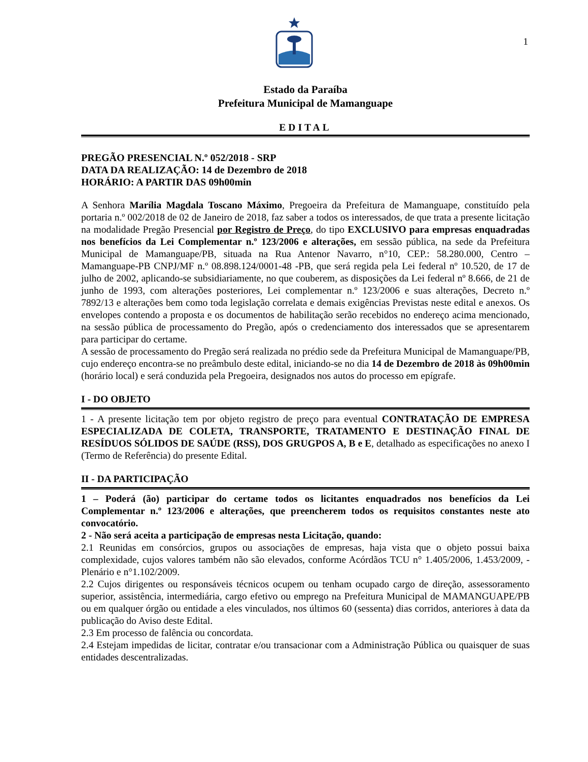1
Estado da Paraíba
Prefeitura Municipal de Mamanguape
EDITAL
PREGÃO PRESENCIAL N.º 052/2018 - SRP
DATA DA REALIZAÇÃO: 14 de Dezembro de 2018
HORÁRIO: A PARTIR DAS 09h00min
A Senhora Marília Magdala Toscano Máximo, Pregoeira da Prefeitura de Mamanguape, constituído pela portaria n.º 002/2018 de 02 de Janeiro de 2018, faz saber a todos os interessados, de que trata a presente licitação na modalidade Pregão Presencial por Registro de Preço, do tipo EXCLUSIVO para empresas enquadradas nos benefícios da Lei Complementar n.º 123/2006 e alterações, em sessão pública, na sede da Prefeitura Municipal de Mamanguape/PB, situada na Rua Antenor Navarro, n°10, CEP.: 58.280.000, Centro – Mamanguape-PB CNPJ/MF n.º 08.898.124/0001-48 -PB, que será regida pela Lei federal nº 10.520, de 17 de julho de 2002, aplicando-se subsidiariamente, no que couberem, as disposições da Lei federal nº 8.666, de 21 de junho de 1993, com alterações posteriores, Lei complementar n.º 123/2006 e suas alterações, Decreto n.º 7892/13 e alterações bem como toda legislação correlata e demais exigências Previstas neste edital e anexos. Os envelopes contendo a proposta e os documentos de habilitação serão recebidos no endereço acima mencionado, na sessão pública de processamento do Pregão, após o credenciamento dos interessados que se apresentarem para participar do certame.
A sessão de processamento do Pregão será realizada no prédio sede da Prefeitura Municipal de Mamanguape/PB, cujo endereço encontra-se no preâmbulo deste edital, iniciando-se no dia 14 de Dezembro de 2018 às 09h00min (horário local) e será conduzida pela Pregoeira, designados nos autos do processo em epígrafe.
I - DO OBJETO
1 - A presente licitação tem por objeto registro de preço para eventual CONTRATAÇÃO DE EMPRESA ESPECIALIZADA DE COLETA, TRANSPORTE, TRATAMENTO E DESTINAÇÃO FINAL DE RESÍDUOS SÓLIDOS DE SAÚDE (RSS), DOS GRUGPOS A, B e E, detalhado as especificações no anexo I (Termo de Referência) do presente Edital.
II - DA PARTICIPAÇÃO
1 – Poderá (ão) participar do certame todos os licitantes enquadrados nos benefícios da Lei Complementar n.º 123/2006 e alterações, que preencherem todos os requisitos constantes neste ato convocatório.
2 - Não será aceita a participação de empresas nesta Licitação, quando:
2.1 Reunidas em consórcios, grupos ou associações de empresas, haja vista que o objeto possui baixa complexidade, cujos valores também não são elevados, conforme Acórdãos TCU n° 1.405/2006, 1.453/2009, - Plenário e n°1.102/2009.
2.2 Cujos dirigentes ou responsáveis técnicos ocupem ou tenham ocupado cargo de direção, assessoramento superior, assistência, intermediária, cargo efetivo ou emprego na Prefeitura Municipal de MAMANGUAPE/PB ou em qualquer órgão ou entidade a eles vinculados, nos últimos 60 (sessenta) dias corridos, anteriores à data da publicação do Aviso deste Edital.
2.3 Em processo de falência ou concordata.
2.4 Estejam impedidas de licitar, contratar e/ou transacionar com a Administração Pública ou quaisquer de suas entidades descentralizadas.